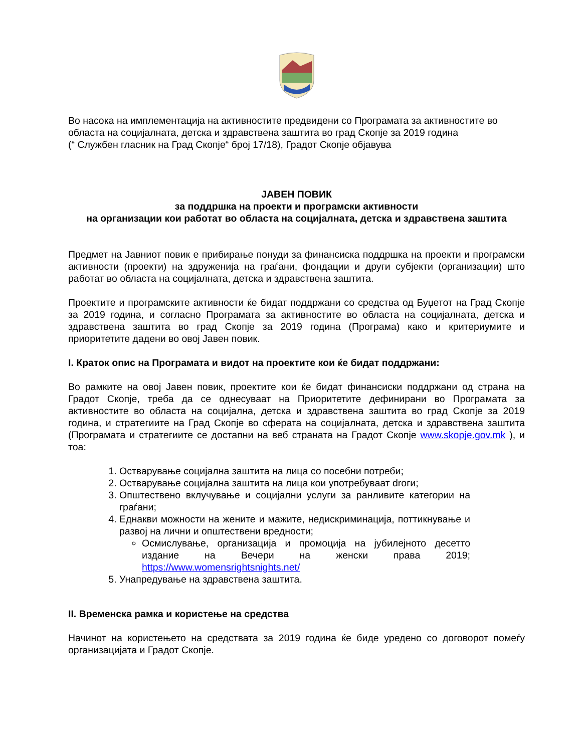Во насока на имплементација на активностите предвидени со Програмата за активностите во областа на социјалната, детска и здравствена заштита во град Скопје за 2019 година
(“ Службен гласник на Град Скопје“ број 17/18), Градот Скопје објавува
ЈАВЕН ПОВИК
за поддршка на проекти и програмски активности
на организации кои работат во областа на социјалната, детска и здравствена заштита
Предмет на Јавниот повик е прибирање понуди за финансиска поддршка на проекти и програмски активности (проекти) на здруженија на граѓани, фондации и други субјекти (организации) што работат во областа на социјалната, детска и здравствена заштита.
Проектите и програмските активности ќе бидат поддржани со средства од Буџетот на Град Скопје за 2019 година, и согласно Програмата за активностите во областа на социјалната, детска и здравствена заштита во град Скопје за 2019 година (Програма) како и критериумите и приоритетите дадени во овој Јавен повик.
I. Краток опис на Програмата и видот на проектите кои ќе бидат поддржани:
Во рамките на овој Јавен повик, проектите кои ќе бидат финансиски поддржани од страна на Градот Скопје, треба да се однесуваат на Приоритетите дефинирани во Програмата за активностите во областа на социјална, детска и здравствена заштита во град Скопје за 2019 година, и стратегиите на Град Скопје во сферата на социјалната, детска и здравствена заштита (Програмата и стратегиите се достапни на веб страната на Градот Скопје www.skopje.gov.mk ), и тоа:
1. Остварување социјална заштита на лица со посебни потреби;
2. Остварување социјална заштита на лица кои употребуваат droги;
3. Општествено вклучување и социјални услуги за ранливите категории на граѓани;
4. Еднакви можности на жените и мажите, недискриминација, поттикнување и развој на лични и општествени вредности;
Осмислување, организација и промоција на јубилејното десетто издание на Вечери на женски права 2019; https://www.womensrightsnights.net/
5. Унапредување на здравствена заштита.
II. Временска рамка и користење на средства
Начинот на користењето на средствата за 2019 година ќе биде уредено со договорот помеѓу организацијата и Градот Скопје.